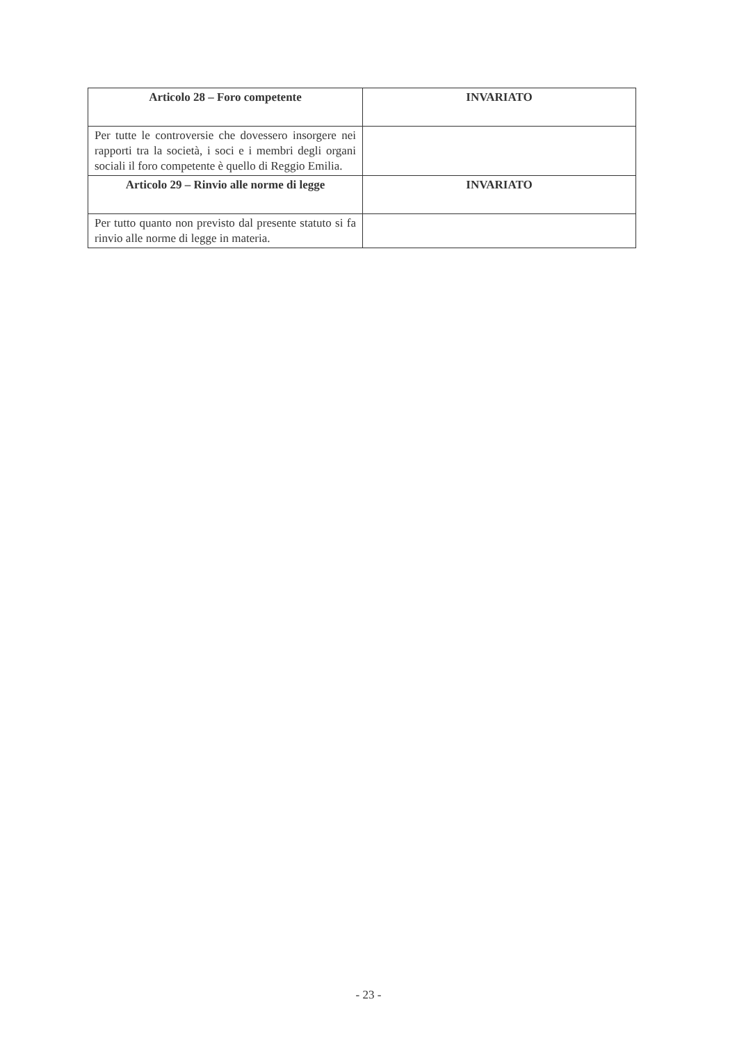| Articolo 28 – Foro competente | INVARIATO |
| --- | --- |
| Per tutte le controversie che dovessero insorgere nei rapporti tra la società, i soci e i membri degli organi sociali il foro competente è quello di Reggio Emilia. | |
| Articolo 29 – Rinvio alle norme di legge | INVARIATO |
| Per tutto quanto non previsto dal presente statuto si fa rinvio alle norme di legge in materia. | |
- 23 -